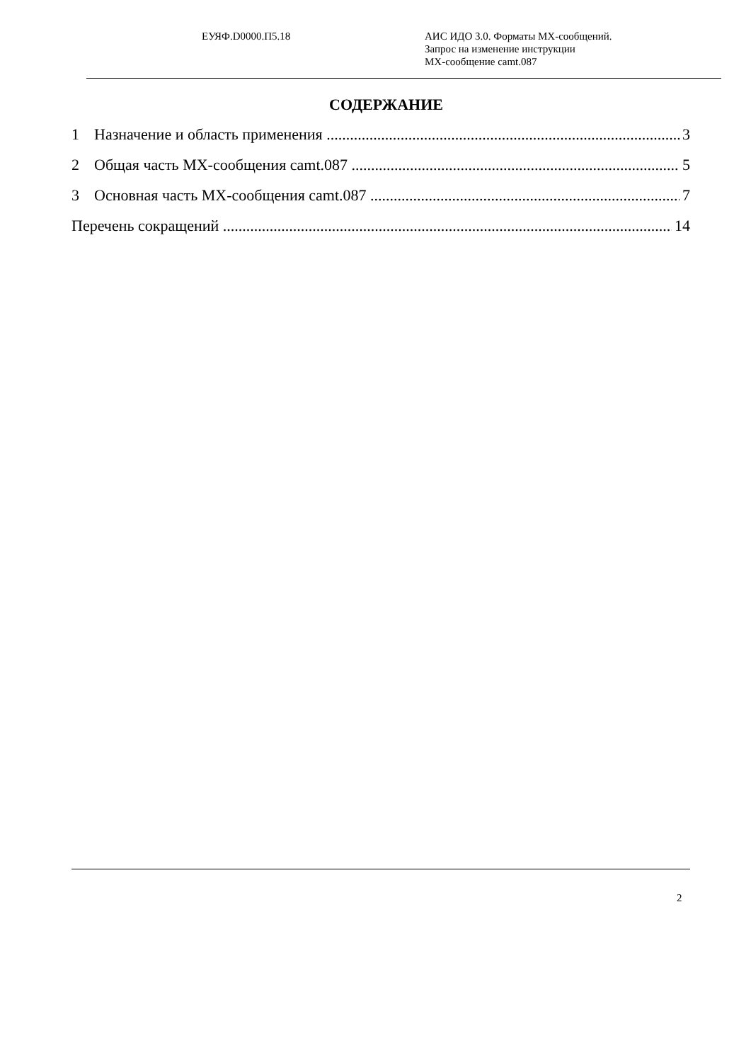ЕУЯФ.D0000.П5.18 АИС ИДО 3.0. Форматы МХ-сообщений.
Запрос на изменение инструкции
МХ-сообщение camt.087
СОДЕРЖАНИЕ
1 Назначение и область применения 3
2 Общая часть МХ-сообщения camt.087 5
3 Основная часть МХ-сообщения camt.087 7
Перечень сокращений 14
2